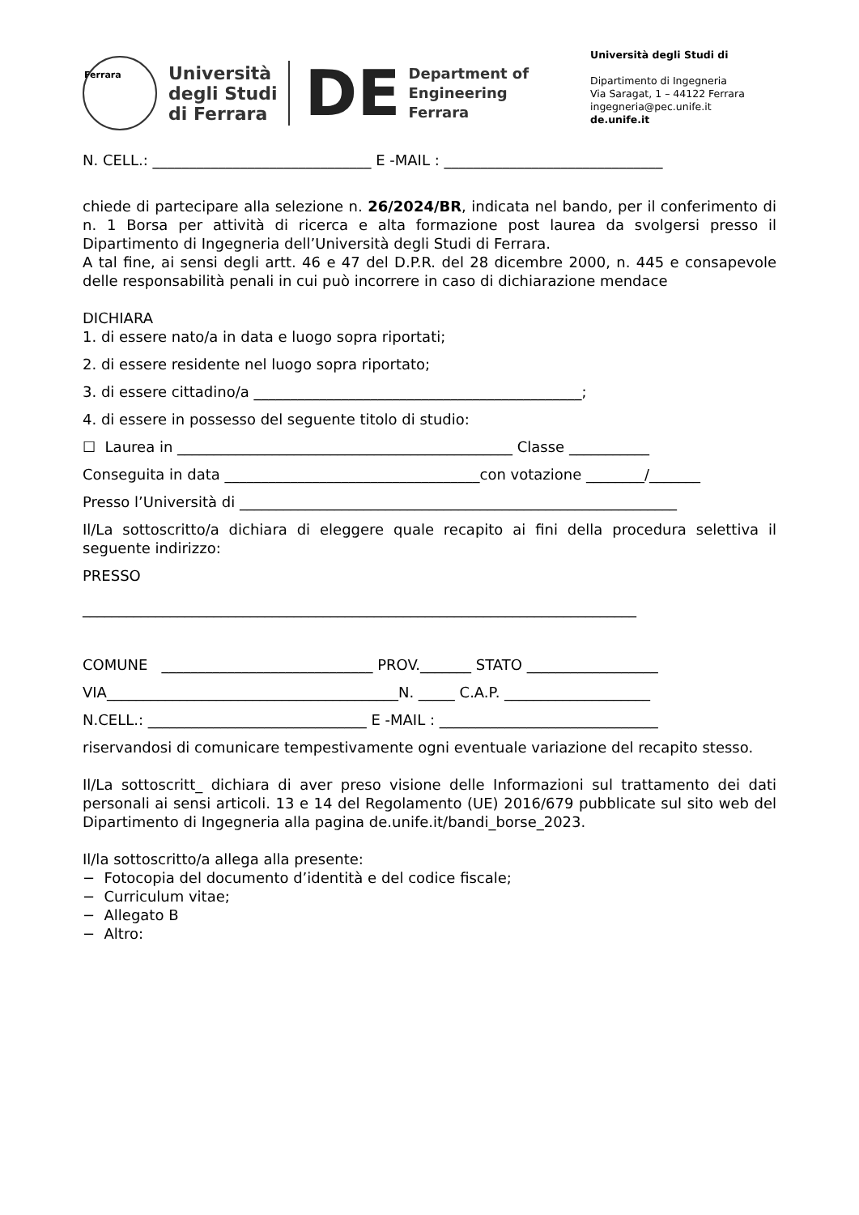Ferrara
Università
degli Studi
di Ferrara
DE Department of
Engineering
Ferrara
Università degli Studi di
Dipartimento di Ingegneria
Via Saragat, 1 – 44122 Ferrara
ingegneria@pec.unife.it
de.unife.it
N. CELL.: ______________________________ E -MAIL : ______________________________
chiede di partecipare alla selezione n. 26/2024/BR, indicata nel bando, per il conferimento di n. 1 Borsa per attività di ricerca e alta formazione post laurea da svolgersi presso il Dipartimento di Ingegneria dell’Università degli Studi di Ferrara.
A tal fine, ai sensi degli artt. 46 e 47 del D.P.R. del 28 dicembre 2000, n. 445 e consapevole delle responsabilità penali in cui può incorrere in caso di dichiarazione mendace
DICHIARA
1. di essere nato/a in data e luogo sopra riportati;
2. di essere residente nel luogo sopra riportato;
3. di essere cittadino/a _____________________________________________;
4. di essere in possesso del seguente titolo di studio:
☐ Laurea in ______________________________________________ Classe ___________
Conseguita in data ___________________________________con votazione ________/_______
Presso l’Università di ____________________________________________________________
Il/La sottoscritto/a dichiara di eleggere quale recapito ai fini della procedura selettiva il seguente indirizzo:
PRESSO
____________________________________________________________________________
COMUNE _____________________________ PROV._______ STATO __________________
VIA________________________________________N. _____ C.A.P. ____________________
N.CELL.: ______________________________ E -MAIL : ______________________________
riservandosi di comunicare tempestivamente ogni eventuale variazione del recapito stesso.
Il/La sottoscritt_ dichiara di aver preso visione delle Informazioni sul trattamento dei dati personali ai sensi articoli. 13 e 14 del Regolamento (UE) 2016/679 pubblicate sul sito web del Dipartimento di Ingegneria alla pagina de.unife.it/bandi_borse_2023.
Il/la sottoscritto/a allega alla presente:
− Fotocopia del documento d’identità e del codice fiscale;
− Curriculum vitae;
− Allegato B
− Altro: